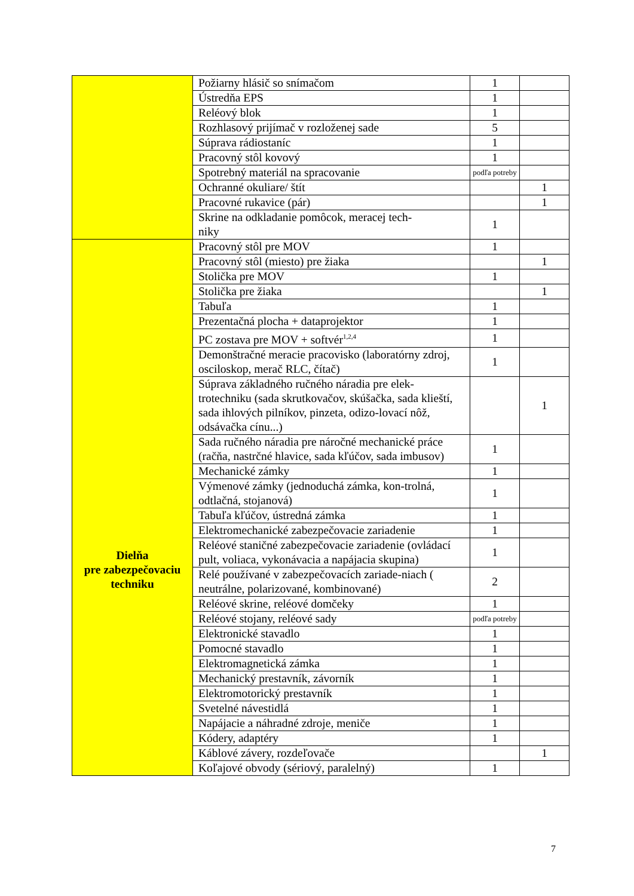| | Požiarny hlásič so snímačom | 1 | |
| | Ústredňa EPS | 1 | |
| | Reléový blok | 1 | |
| | Rozhlasový prijímač v rozloženej sade | 5 | |
| | Súprava rádiostaníc | 1 | |
| | Pracovný stôl kovový | 1 | |
| | Spotrebný materiál na spracovanie | podľa potreby | |
| | Ochranné okuliare/ štít | | 1 |
| | Pracovné rukavice (pár) | | 1 |
| | Skrine na odkladanie pomôcok, meracej tech- niky | 1 | |
| Dielňa pre zabezpečovaciu techniku | Pracovný stôl pre MOV | 1 | |
| | Pracovný stôl (miesto) pre žiaka | | 1 |
| | Stolička pre MOV | 1 | |
| | Stolička pre žiaka | | 1 |
| | Tabuľa | 1 | |
| | Prezentačná plocha + dataprojektor | 1 | |
| | PC zostava pre MOV + softvér<sup>1,2,4</sup> | 1 | |
| | Demonštračné meracie pracovisko (laboratórny zdroj, osciloskop, merač RLC, čítač) | 1 | |
| | Súprava základného ručného náradia pre elek-trotechniku (sada skrutkovačov, skúšačka, sada klieští, sada ihlových pilníkov, pinzeta, odizo-lovací nôž, odsávačka cínu...) | | 1 |
| | Sada ručného náradia pre náročné mechanické práce (račňa, nastrčné hlavice, sada kľúčov, sada imbusov) | 1 | |
| | Mechanické zámky | 1 | |
| | Výmenové zámky (jednoduchá zámka, kon-trolná, odtlačná, stojanová) | 1 | |
| | Tabuľa kľúčov, ústredná zámka | 1 | |
| | Elektromechanické zabezpečovacie zariadenie | 1 | |
| | Reléové staničné zabezpečovacie zariadenie (ovládací pult, voliaca, vykonávacia a napájacia skupina) | 1 | |
| | Relé používané v zabezpečovacích zariade-niach ( neutrálne, polarizované, kombinované) | 2 | |
| | Reléové skrine, reléové domčeky | 1 | |
| | Reléové stojany, reléové sady | podľa potreby | |
| | Elektronické stavadlo | 1 | |
| | Pomocné stavadlo | 1 | |
| | Elektromagnetická zámka | 1 | |
| | Mechanický prestavník, závorník | 1 | |
| | Elektromotorický prestavník | 1 | |
| | Svetelné návestidlá | 1 | |
| | Napájacie a náhradné zdroje, meniče | 1 | |
| | Kódery, adaptéry | 1 | |
| | Káblové závery, rozdeľovače | | 1 |
| | Koľajové obvody (sériový, paralelný) | 1 | |
7